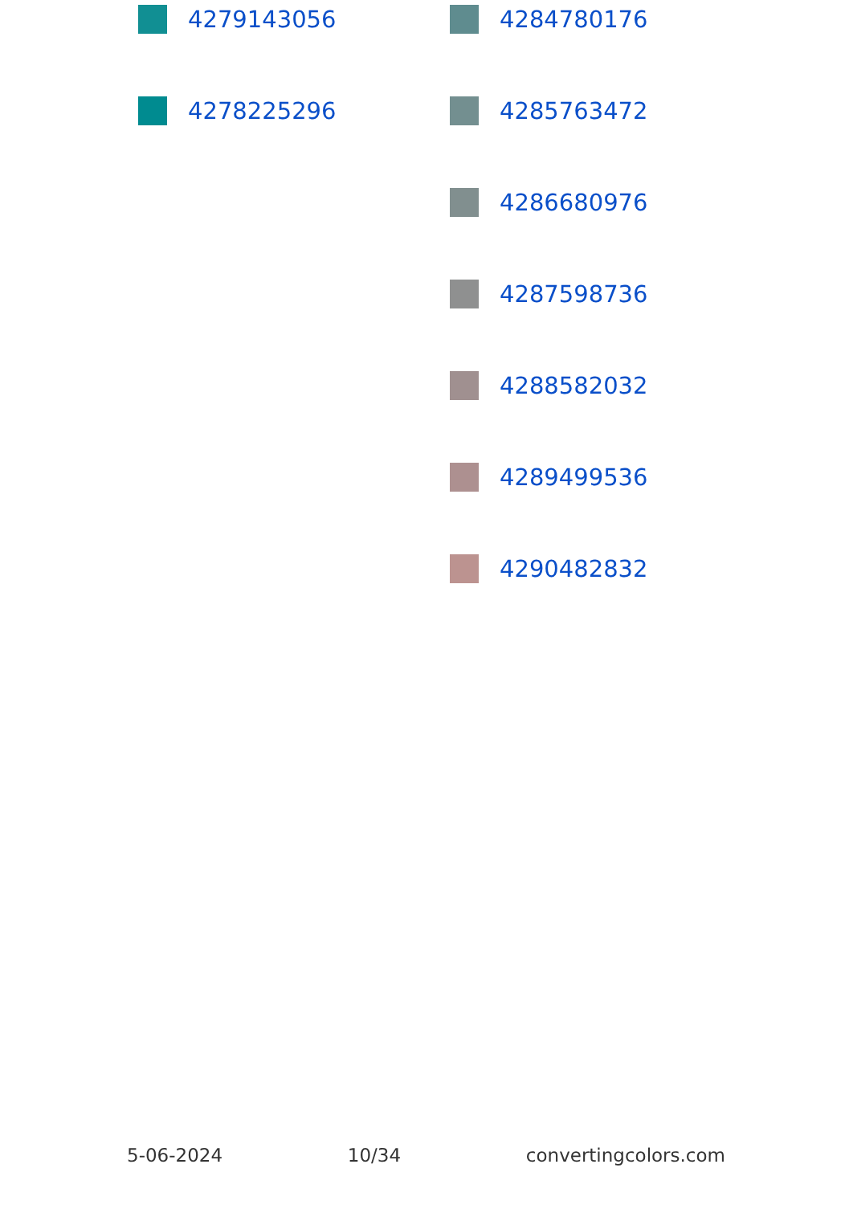4279143056
4278225296
4284780176
4285763472
4286680976
4287598736
4288582032
4289499536
4290482832
5-06-2024 10/34 convertingcolors.com